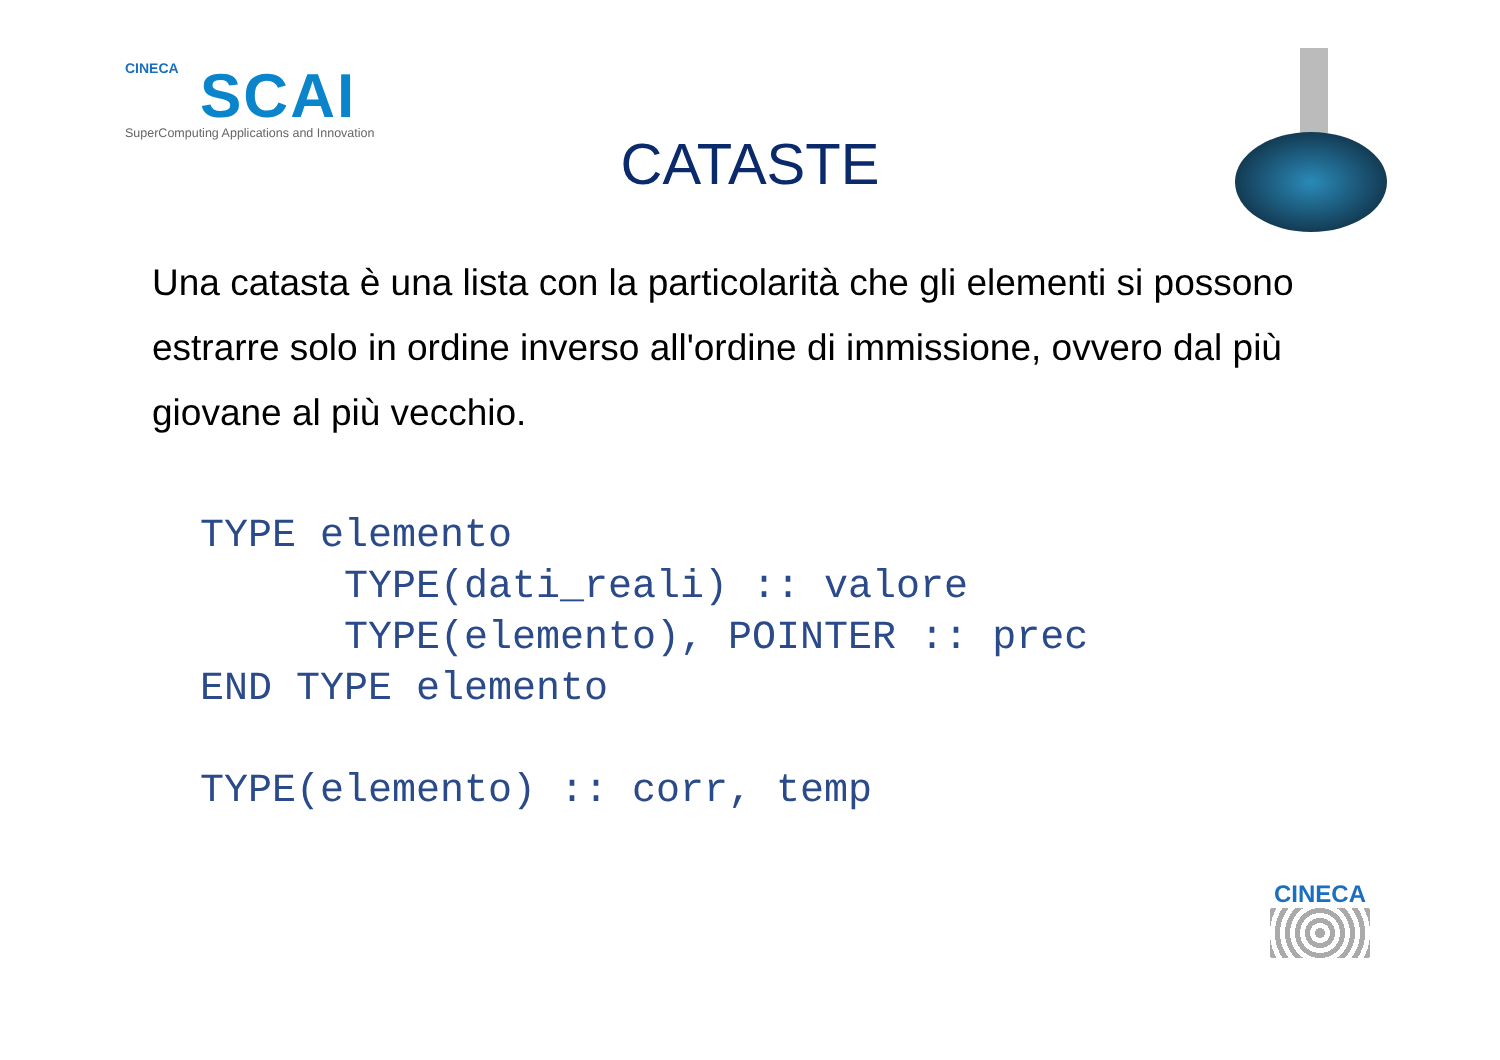CINECA
SCAI
SuperComputing Applications and Innovation
CATASTE
Una catasta è una lista con la particolarità che gli elementi si possono estrarre solo in ordine inverso all'ordine di immissione, ovvero dal più giovane al più vecchio.
TYPE elemento
      TYPE(dati_reali) :: valore
      TYPE(elemento), POINTER :: prec
END TYPE elemento

TYPE(elemento) :: corr, temp
CINECA